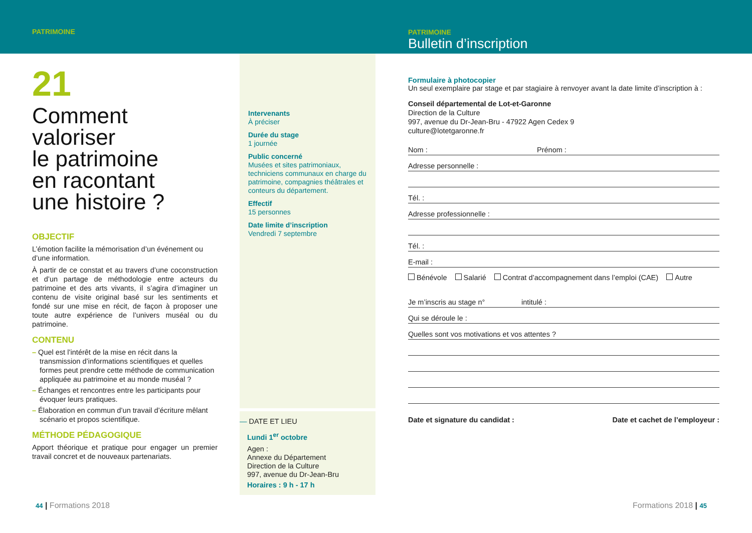PATRIMOINE
PATRIMOINE
Bulletin d’inscription
21
Comment
valoriser
le patrimoine
en racontant
une histoire ?
OBJECTIF
L’émotion facilite la mémorisation d’un événement ou d’une information.
À partir de ce constat et au travers d’une coconstruction et d’un partage de méthodologie entre acteurs du patrimoine et des arts vivants, il s’agira d’imaginer un contenu de visite original basé sur les sentiments et fondé sur une mise en récit, de façon à proposer une toute autre expérience de l’univers muséal ou du patrimoine.
CONTENU
– Quel est l’intérêt de la mise en récit dans la transmission d’informations scientifiques et quelles formes peut prendre cette méthode de communication appliquée au patrimoine et au monde muséal ?
– Échanges et rencontres entre les participants pour évoquer leurs pratiques.
– Élaboration en commun d’un travail d’écriture mêlant scénario et propos scientifique.
MÉTHODE PÉDAGOGIQUE
Apport théorique et pratique pour engager un premier travail concret et de nouveaux partenariats.
Intervenants
À préciser
Durée du stage
1 journée
Public concerné
Musées et sites patrimoniaux, techniciens communaux en charge du patrimoine, compagnies théâtrales et conteurs du département.
Effectif
15 personnes
Date limite d’inscription
Vendredi 7 septembre
— DATE ET LIEU
Lundi 1<sup>er</sup> octobre
Agen :
Annexe du Département
Direction de la Culture
997, avenue du Dr-Jean-Bru
Horaires : 9 h - 17 h
Formulaire à photocopier
Un seul exemplaire par stage et par stagiaire à renvoyer avant la date limite d’inscription à :
Conseil départemental de Lot-et-Garonne
Direction de la Culture
997, avenue du Dr-Jean-Bru - 47922 Agen Cedex 9
culture@lotetgaronne.fr
Nom : Prénom :
Adresse personnelle :
Tél. :
Adresse professionnelle :
Tél. :
E-mail :
Bénévole Salarié Contrat d’accompagnement dans l’emploi (CAE) Autre
Je m’inscris au stage n° intitulé :
Qui se déroule le :
Quelles sont vos motivations et vos attentes ?
Date et signature du candidat : Date et cachet de l’employeur :
44 | Formations 2018 Formations 2018 | 45